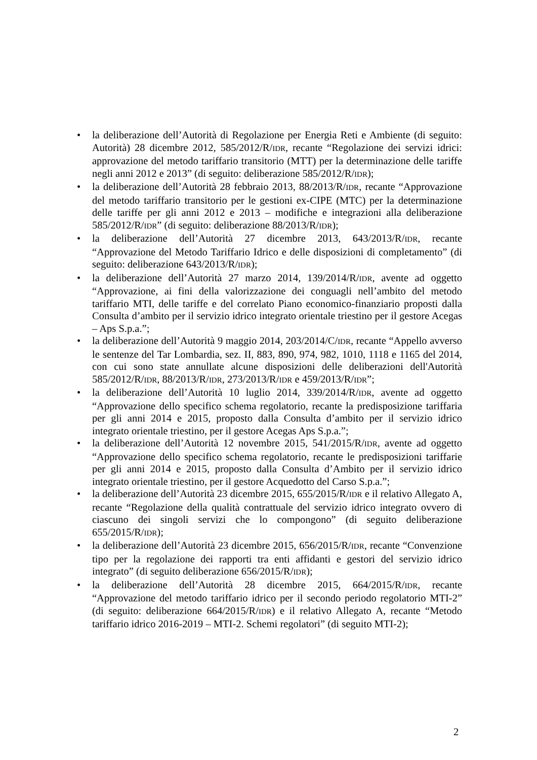• la deliberazione dell’Autorità di Regolazione per Energia Reti e Ambiente (di seguito: Autorità) 28 dicembre 2012, 585/2012/R/IDR, recante “Regolazione dei servizi idrici: approvazione del metodo tariffario transitorio (MTT) per la determinazione delle tariffe negli anni 2012 e 2013” (di seguito: deliberazione 585/2012/R/IDR);
• la deliberazione dell’Autorità 28 febbraio 2013, 88/2013/R/IDR, recante “Approvazione del metodo tariffario transitorio per le gestioni ex-CIPE (MTC) per la determinazione delle tariffe per gli anni 2012 e 2013 – modifiche e integrazioni alla deliberazione 585/2012/R/IDR” (di seguito: deliberazione 88/2013/R/IDR);
• la deliberazione dell’Autorità 27 dicembre 2013, 643/2013/R/IDR, recante “Approvazione del Metodo Tariffario Idrico e delle disposizioni di completamento” (di seguito: deliberazione 643/2013/R/IDR);
• la deliberazione dell’Autorità 27 marzo 2014, 139/2014/R/IDR, avente ad oggetto “Approvazione, ai fini della valorizzazione dei conguagli nell’ambito del metodo tariffario MTI, delle tariffe e del correlato Piano economico-finanziario proposti dalla Consulta d’ambito per il servizio idrico integrato orientale triestino per il gestore Acegas – Aps S.p.a.”;
• la deliberazione dell’Autorità 9 maggio 2014, 203/2014/C/IDR, recante “Appello avverso le sentenze del Tar Lombardia, sez. II, 883, 890, 974, 982, 1010, 1118 e 1165 del 2014, con cui sono state annullate alcune disposizioni delle deliberazioni dell'Autorità 585/2012/R/IDR, 88/2013/R/IDR, 273/2013/R/IDR e 459/2013/R/IDR”;
• la deliberazione dell’Autorità 10 luglio 2014, 339/2014/R/IDR, avente ad oggetto “Approvazione dello specifico schema regolatorio, recante la predisposizione tariffaria per gli anni 2014 e 2015, proposto dalla Consulta d’ambito per il servizio idrico integrato orientale triestino, per il gestore Acegas Aps S.p.a.”;
• la deliberazione dell’Autorità 12 novembre 2015, 541/2015/R/IDR, avente ad oggetto “Approvazione dello specifico schema regolatorio, recante le predisposizioni tariffarie per gli anni 2014 e 2015, proposto dalla Consulta d’Ambito per il servizio idrico integrato orientale triestino, per il gestore Acquedotto del Carso S.p.a.”;
• la deliberazione dell’Autorità 23 dicembre 2015, 655/2015/R/IDR e il relativo Allegato A, recante “Regolazione della qualità contrattuale del servizio idrico integrato ovvero di ciascuno dei singoli servizi che lo compongono” (di seguito deliberazione 655/2015/R/IDR);
• la deliberazione dell’Autorità 23 dicembre 2015, 656/2015/R/IDR, recante “Convenzione tipo per la regolazione dei rapporti tra enti affidanti e gestori del servizio idrico integrato” (di seguito deliberazione 656/2015/R/IDR);
• la deliberazione dell’Autorità 28 dicembre 2015, 664/2015/R/IDR, recante “Approvazione del metodo tariffario idrico per il secondo periodo regolatorio MTI-2” (di seguito: deliberazione 664/2015/R/IDR) e il relativo Allegato A, recante “Metodo tariffario idrico 2016-2019 – MTI-2. Schemi regolatori” (di seguito MTI-2);
2